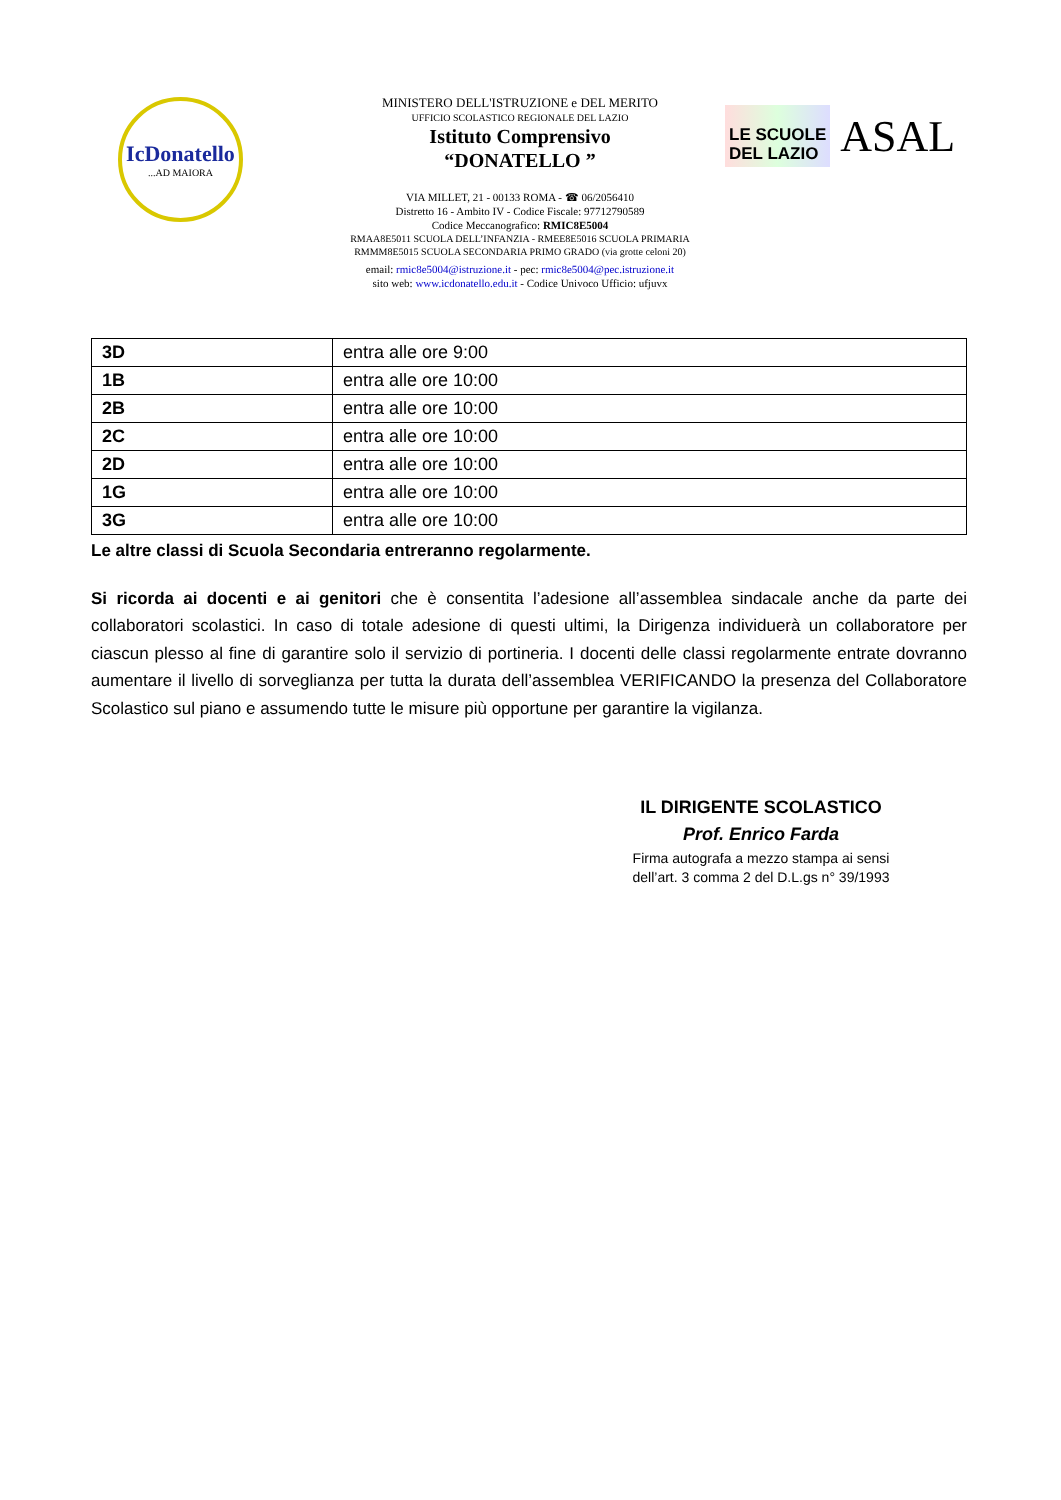IcDonatello...AD MAIORA
MINISTERO DELL'ISTRUZIONE e DEL MERITO
UFFICIO SCOLASTICO REGIONALE DEL LAZIO
Istituto Comprensivo
“DONATELLO ”
VIA MILLET, 21 - 00133 ROMA - ☎ 06/2056410
Distretto 16 - Ambito IV - Codice Fiscale: 97712790589
Codice Meccanografico: RMIC8E5004
RMAA8E5011 SCUOLA DELL’INFANZIA - RMEE8E5016 SCUOLA PRIMARIA
RMMM8E5015 SCUOLA SECONDARIA PRIMO GRADO (via grotte celoni 20)
email: rmic8e5004@istruzione.it - pec: rmic8e5004@pec.istruzione.it
sito web: www.icdonatello.edu.it - Codice Univoco Ufficio: ufjuvx
LE SCUOLE
DEL LAZIO
ASAL
| 3D | entra alle ore 9:00 |
| 1B | entra alle ore 10:00 |
| 2B | entra alle ore 10:00 |
| 2C | entra alle ore 10:00 |
| 2D | entra alle ore 10:00 |
| 1G | entra alle ore 10:00 |
| 3G | entra alle ore 10:00 |
Le altre classi di Scuola Secondaria entreranno regolarmente.
Si ricorda ai docenti e ai genitori che è consentita l’adesione all’assemblea sindacale anche da parte dei collaboratori scolastici. In caso di totale adesione di questi ultimi, la Dirigenza individuerà un collaboratore per ciascun plesso al fine di garantire solo il servizio di portineria. I docenti delle classi regolarmente entrate dovranno aumentare il livello di sorveglianza per tutta la durata dell’assemblea VERIFICANDO la presenza del Collaboratore Scolastico sul piano e assumendo tutte le misure più opportune per garantire la vigilanza.
IL DIRIGENTE SCOLASTICO
Prof. Enrico Farda
Firma autografa a mezzo stampa ai sensi
dell’art. 3 comma 2 del D.L.gs n° 39/1993